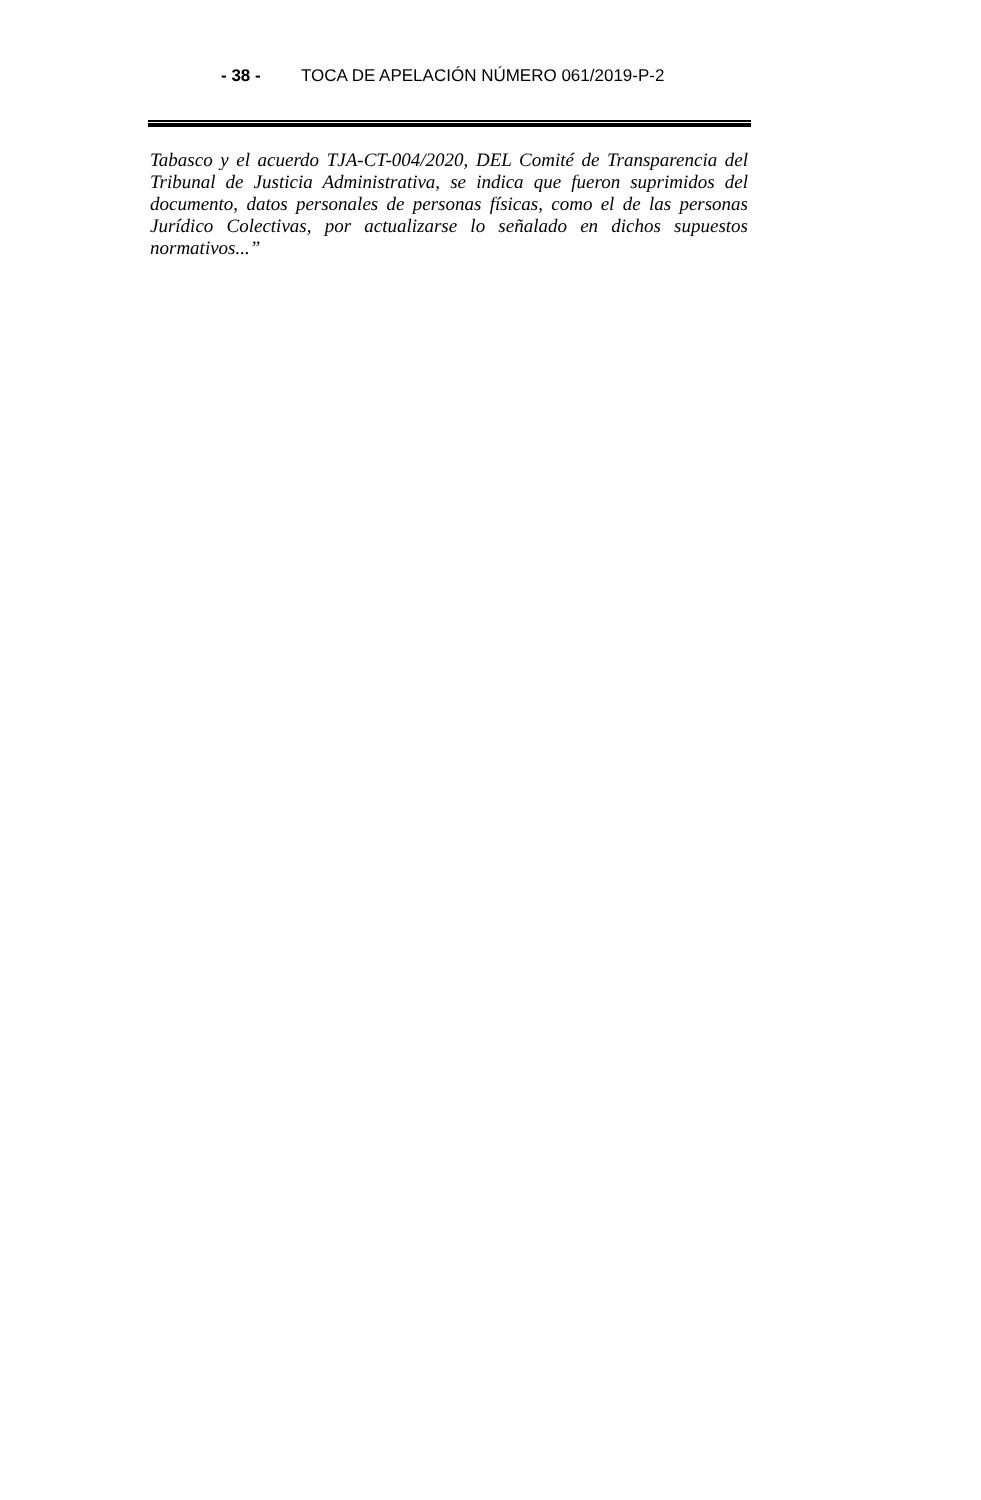- 38 - TOCA DE APELACIÓN NÚMERO 061/2019-P-2
Tabasco y el acuerdo TJA-CT-004/2020, DEL Comité de Transparencia del Tribunal de Justicia Administrativa, se indica que fueron suprimidos del documento, datos personales de personas físicas, como el de las personas Jurídico Colectivas, por actualizarse lo señalado en dichos supuestos normativos...”